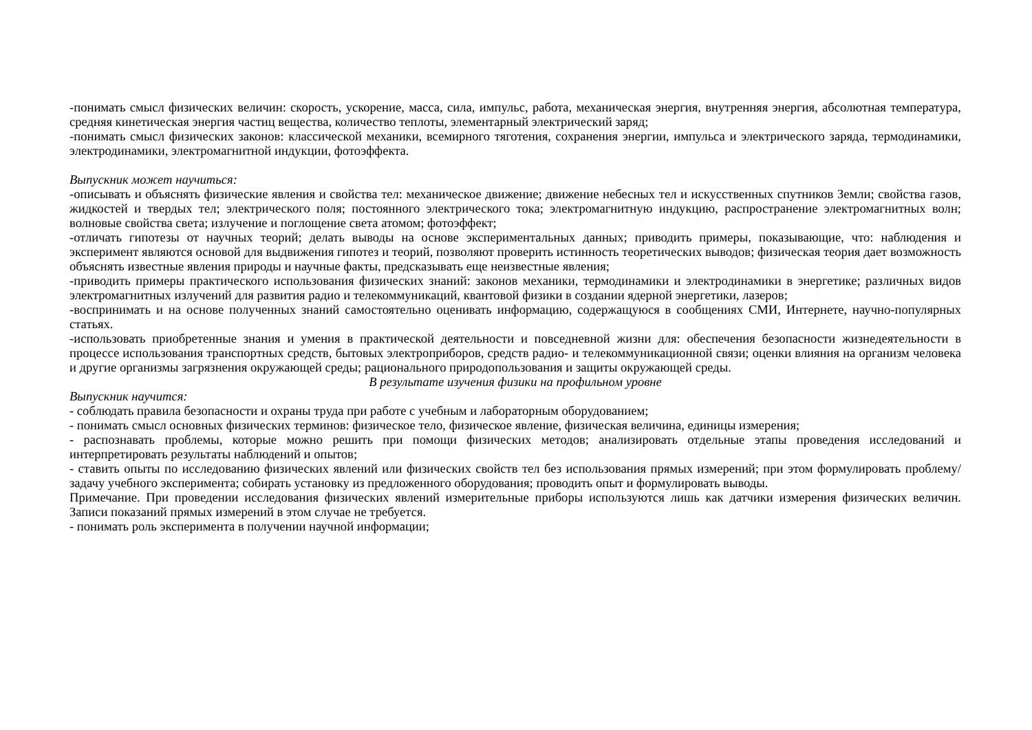-понимать смысл физических величин: скорость, ускорение, масса, сила, импульс, работа, механическая энергия, внутренняя энергия, абсолютная температура, средняя кинетическая энергия частиц вещества, количество теплоты, элементарный электрический заряд;
-понимать смысл физических законов: классической механики, всемирного тяготения, сохранения энергии, импульса и электрического заряда, термодинамики, электродинамики, электромагнитной индукции, фотоэффекта.
Выпускник может научиться:
-описывать и объяснять физические явления и свойства тел: механическое движение; движение небесных тел и искусственных спутников Земли; свойства газов, жидкостей и твердых тел; электрического поля; постоянного электрического тока; электромагнитную индукцию, распространение электромагнитных волн; волновые свойства света; излучение и поглощение света атомом; фотоэффект;
-отличать гипотезы от научных теорий; делать выводы на основе экспериментальных данных; приводить примеры, показывающие, что: наблюдения и эксперимент являются основой для выдвижения гипотез и теорий, позволяют проверить истинность теоретических выводов; физическая теория дает возможность объяснять известные явления природы и научные факты, предсказывать еще неизвестные явления;
-приводить примеры практического использования физических знаний: законов механики, термодинамики и электродинамики в энергетике; различных видов электромагнитных излучений для развития радио и телекоммуникаций, квантовой физики в создании ядерной энергетики, лазеров;
-воспринимать и на основе полученных знаний самостоятельно оценивать информацию, содержащуюся в сообщениях СМИ, Интернете, научно-популярных статьях.
-использовать приобретенные знания и умения в практической деятельности и повседневной жизни для: обеспечения безопасности жизнедеятельности в процессе использования транспортных средств, бытовых электроприборов, средств радио- и телекоммуникационной связи; оценки влияния на организм человека и другие организмы загрязнения окружающей среды; рационального природопользования и защиты окружающей среды.
В результате изучения физики на профильном уровне
Выпускник научится:
- соблюдать правила безопасности и охраны труда при работе с учебным и лабораторным оборудованием;
- понимать смысл основных физических терминов: физическое тело, физическое явление, физическая величина, единицы измерения;
- распознавать проблемы, которые можно решить при помощи физических методов; анализировать отдельные этапы проведения исследований и интерпретировать результаты наблюдений и опытов;
- ставить опыты по исследованию физических явлений или физических свойств тел без использования прямых измерений; при этом формулировать проблему/задачу учебного эксперимента; собирать установку из предложенного оборудования; проводить опыт и формулировать выводы.
Примечание. При проведении исследования физических явлений измерительные приборы используются лишь как датчики измерения физических величин. Записи показаний прямых измерений в этом случае не требуется.
- понимать роль эксперимента в получении научной информации;